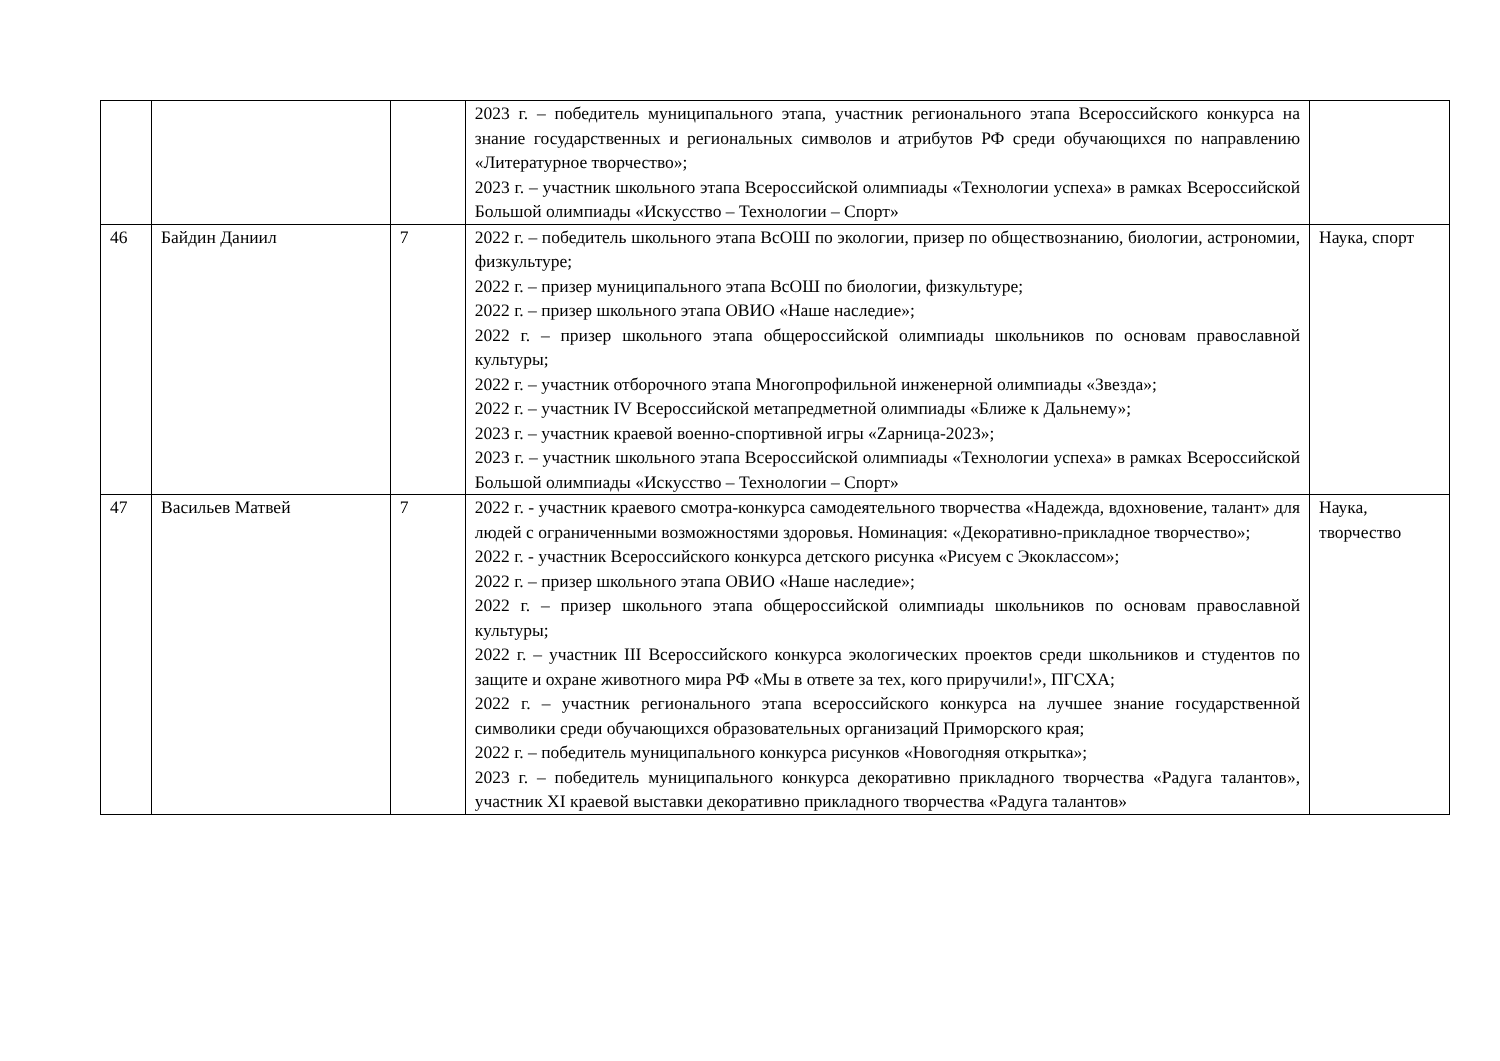| | | | 2023 г. – победитель муниципального этапа, участник регионального этапа Всероссийского конкурса на знание государственных и региональных символов и атрибутов РФ среди обучающихся по направлению «Литературное творчество»; 2023 г. – участник школьного этапа Всероссийской олимпиады «Технологии успеха» в рамках Всероссийской Большой олимпиады «Искусство – Технологии – Спорт» | |
| 46 | Байдин Даниил | 7 | 2022 г. – победитель школьного этапа ВсОШ по экологии, призер по обществознанию, биологии, астрономии, физкультуре; 2022 г. – призер муниципального этапа ВсОШ по биологии, физкультуре; 2022 г. – призер школьного этапа ОВИО «Наше наследие»; 2022 г. – призер школьного этапа общероссийской олимпиады школьников по основам православной культуры; 2022 г. – участник отборочного этапа Многопрофильной инженерной олимпиады «Звезда»; 2022 г. – участник IV Всероссийской метапредметной олимпиады «Ближе к Дальнему»; 2023 г. – участник краевой военно-спортивной игры «Zарница-2023»; 2023 г. – участник школьного этапа Всероссийской олимпиады «Технологии успеха» в рамках Всероссийской Большой олимпиады «Искусство – Технологии – Спорт» | Наука, спорт |
| 47 | Васильев Матвей | 7 | 2022 г. - участник краевого смотра-конкурса самодеятельного творчества «Надежда, вдохновение, талант» для людей с ограниченными возможностями здоровья. Номинация: «Декоративно-прикладное творчество»; 2022 г. - участник Всероссийского конкурса детского рисунка «Рисуем с Экоклассом»; 2022 г. – призер школьного этапа ОВИО «Наше наследие»; 2022 г. – призер школьного этапа общероссийской олимпиады школьников по основам православной культуры; 2022 г. – участник III Всероссийского конкурса экологических проектов среди школьников и студентов по защите и охране животного мира РФ «Мы в ответе за тех, кого приручили!», ПГСХА; 2022 г. – участник регионального этапа всероссийского конкурса на лучшее знание государственной символики среди обучающихся образовательных организаций Приморского края; 2022 г. – победитель муниципального конкурса рисунков «Новогодняя открытка»; 2023 г. – победитель муниципального конкурса декоративно прикладного творчества «Радуга талантов», участник XI краевой выставки декоративно прикладного творчества «Радуга талантов» | Наука, творчество |